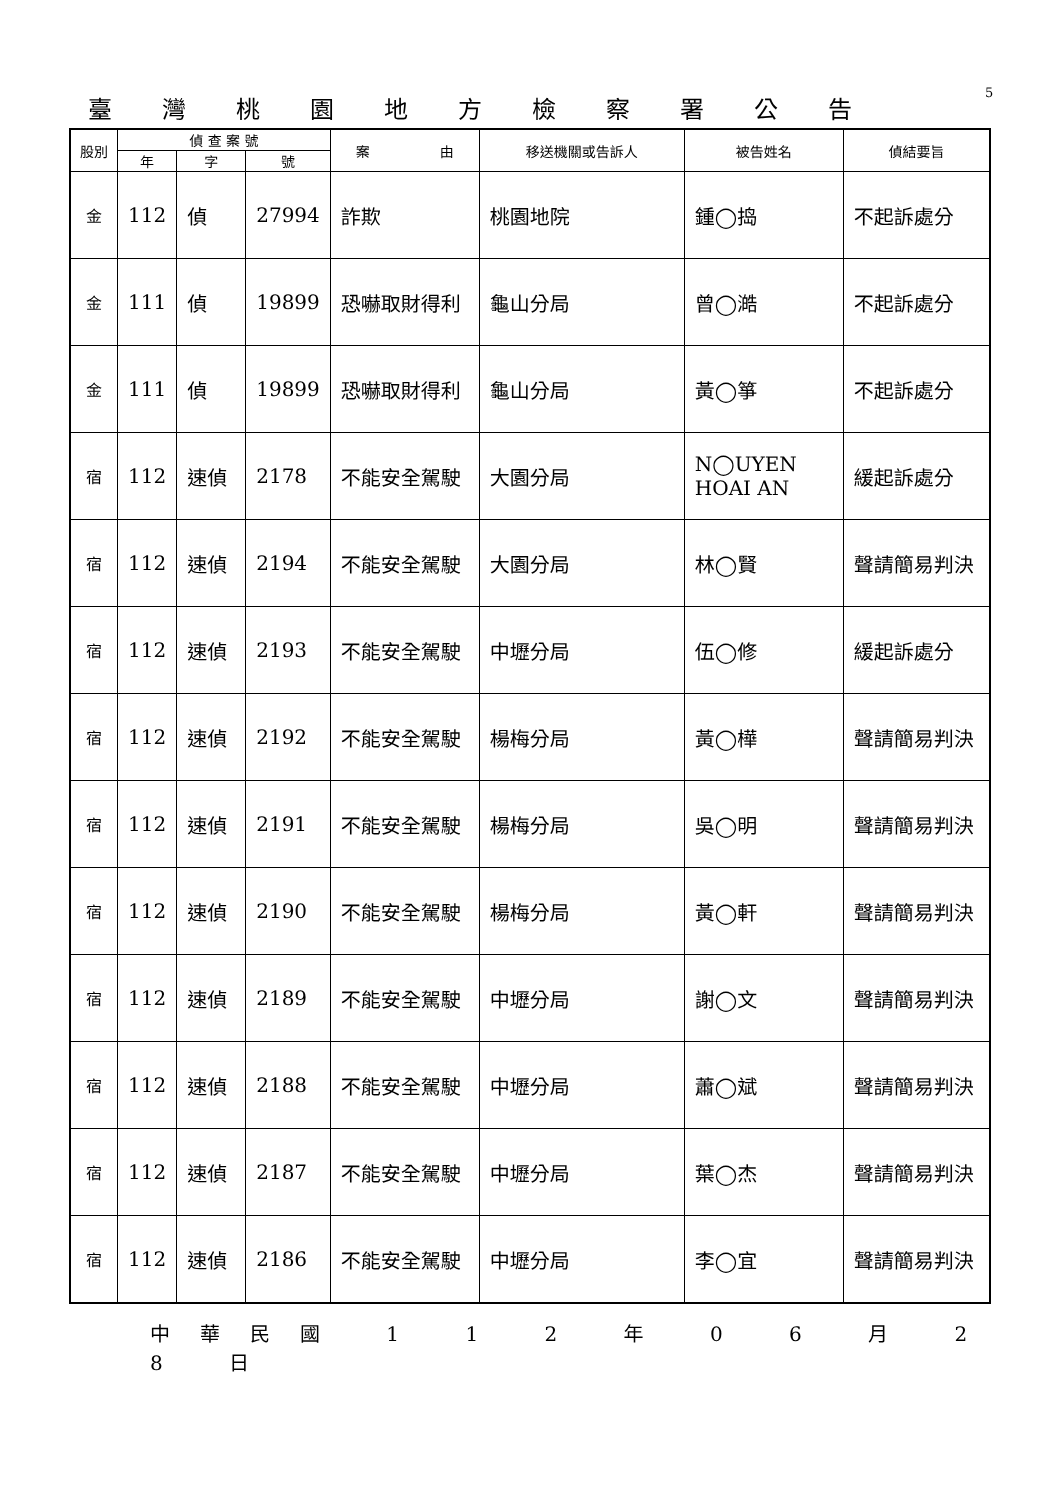5
臺灣桃園地方檢察署公告
| 股別 | 偵 查 案 號 | | | 案 由 | 移送機關或告訴人 | 被告姓名 | 偵結要旨 |
| --- | --- | --- | --- | --- | --- | --- | --- |
| | 年 | 字 | 號 | | | | |
| 金 | 112 | 偵 | 27994 | 詐欺 | 桃園地院 | 鍾◯捣 | 不起訴處分 |
| 金 | 111 | 偵 | 19899 | 恐嚇取財得利 | 龜山分局 | 曾◯澔 | 不起訴處分 |
| 金 | 111 | 偵 | 19899 | 恐嚇取財得利 | 龜山分局 | 黃◯箏 | 不起訴處分 |
| 宿 | 112 | 速偵 | 2178 | 不能安全駕駛 | 大園分局 | N◯UYEN HOAI AN | 緩起訴處分 |
| 宿 | 112 | 速偵 | 2194 | 不能安全駕駛 | 大園分局 | 林◯賢 | 聲請簡易判決 |
| 宿 | 112 | 速偵 | 2193 | 不能安全駕駛 | 中壢分局 | 伍◯修 | 緩起訴處分 |
| 宿 | 112 | 速偵 | 2192 | 不能安全駕駛 | 楊梅分局 | 黃◯樺 | 聲請簡易判決 |
| 宿 | 112 | 速偵 | 2191 | 不能安全駕駛 | 楊梅分局 | 吳◯明 | 聲請簡易判決 |
| 宿 | 112 | 速偵 | 2190 | 不能安全駕駛 | 楊梅分局 | 黃◯軒 | 聲請簡易判決 |
| 宿 | 112 | 速偵 | 2189 | 不能安全駕駛 | 中壢分局 | 謝◯文 | 聲請簡易判決 |
| 宿 | 112 | 速偵 | 2188 | 不能安全駕駛 | 中壢分局 | 蕭◯斌 | 聲請簡易判決 |
| 宿 | 112 | 速偵 | 2187 | 不能安全駕駛 | 中壢分局 | 葉◯杰 | 聲請簡易判決 |
| 宿 | 112 | 速偵 | 2186 | 不能安全駕駛 | 中壢分局 | 李◯宜 | 聲請簡易判決 |
中華民國 1 1 2 年 0 6 月 2 8 日